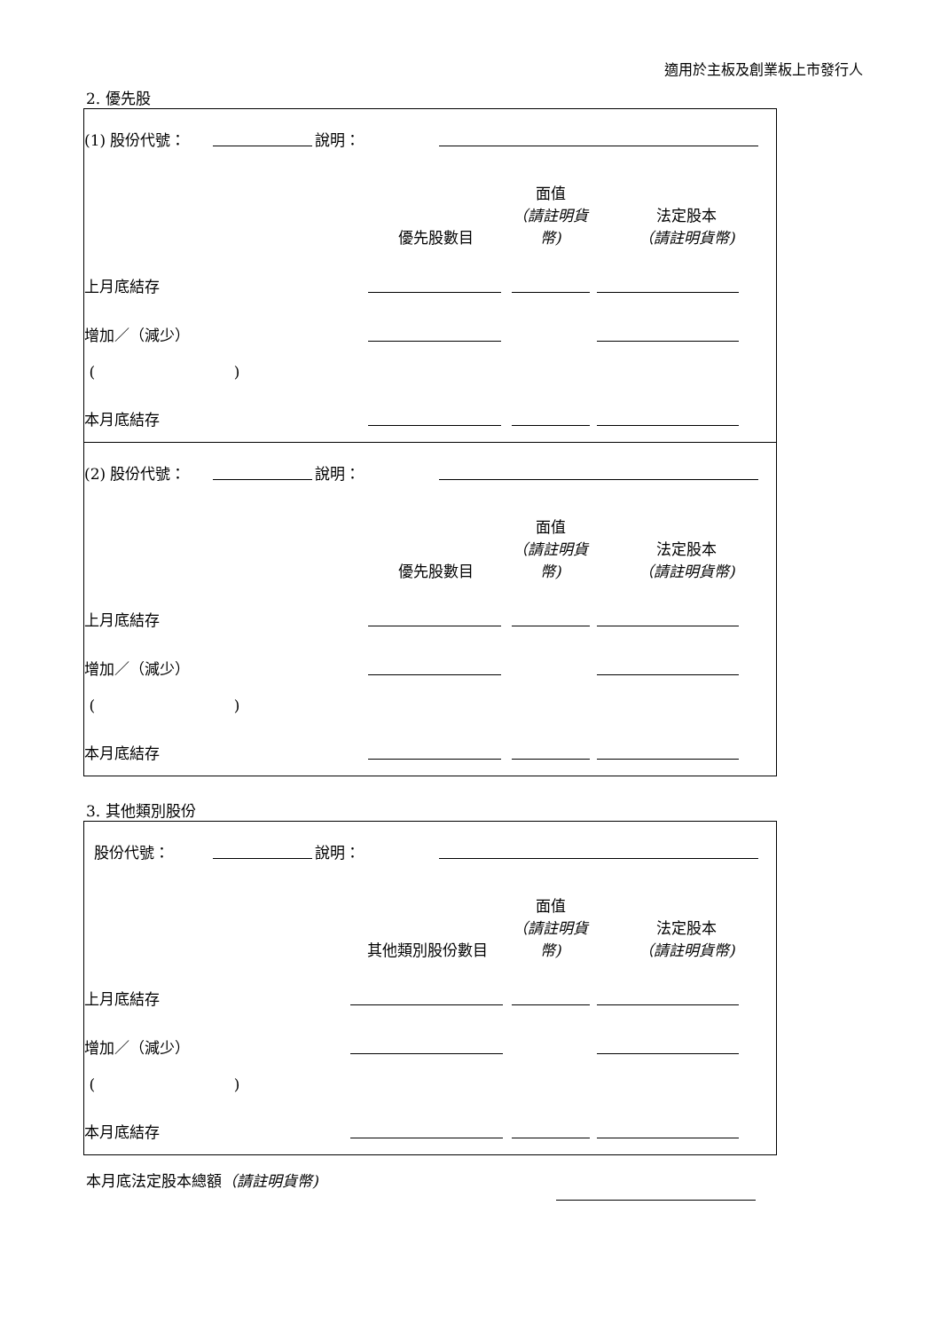適用於主板及創業板上市發行人
2. 優先股
| (1) 股份代號： | | 說明： | |
| | 優先股數目 | 面值 （請註明貨幣) | 法定股本 （請註明貨幣) |
| 上月底結存 | | | |
| 增加／（減少） | | | |
| ( ) | | | |
| 本月底結存 | | | |
| (2) 股份代號： | | 說明： | |
| | 優先股數目 | 面值 （請註明貨幣) | 法定股本 （請註明貨幣) |
| 上月底結存 | | | |
| 增加／（減少） | | | |
| ( ) | | | |
| 本月底結存 | | | |
3. 其他類別股份
| 股份代號： | | 說明： | |
| | 其他類別股份數目 | 面值 （請註明貨幣) | 法定股本 （請註明貨幣) |
| 上月底結存 | | | |
| 增加／（減少） | | | |
| ( ) | | | |
| 本月底結存 | | | |
| 本月底法定股本總額 （請註明貨幣) | |